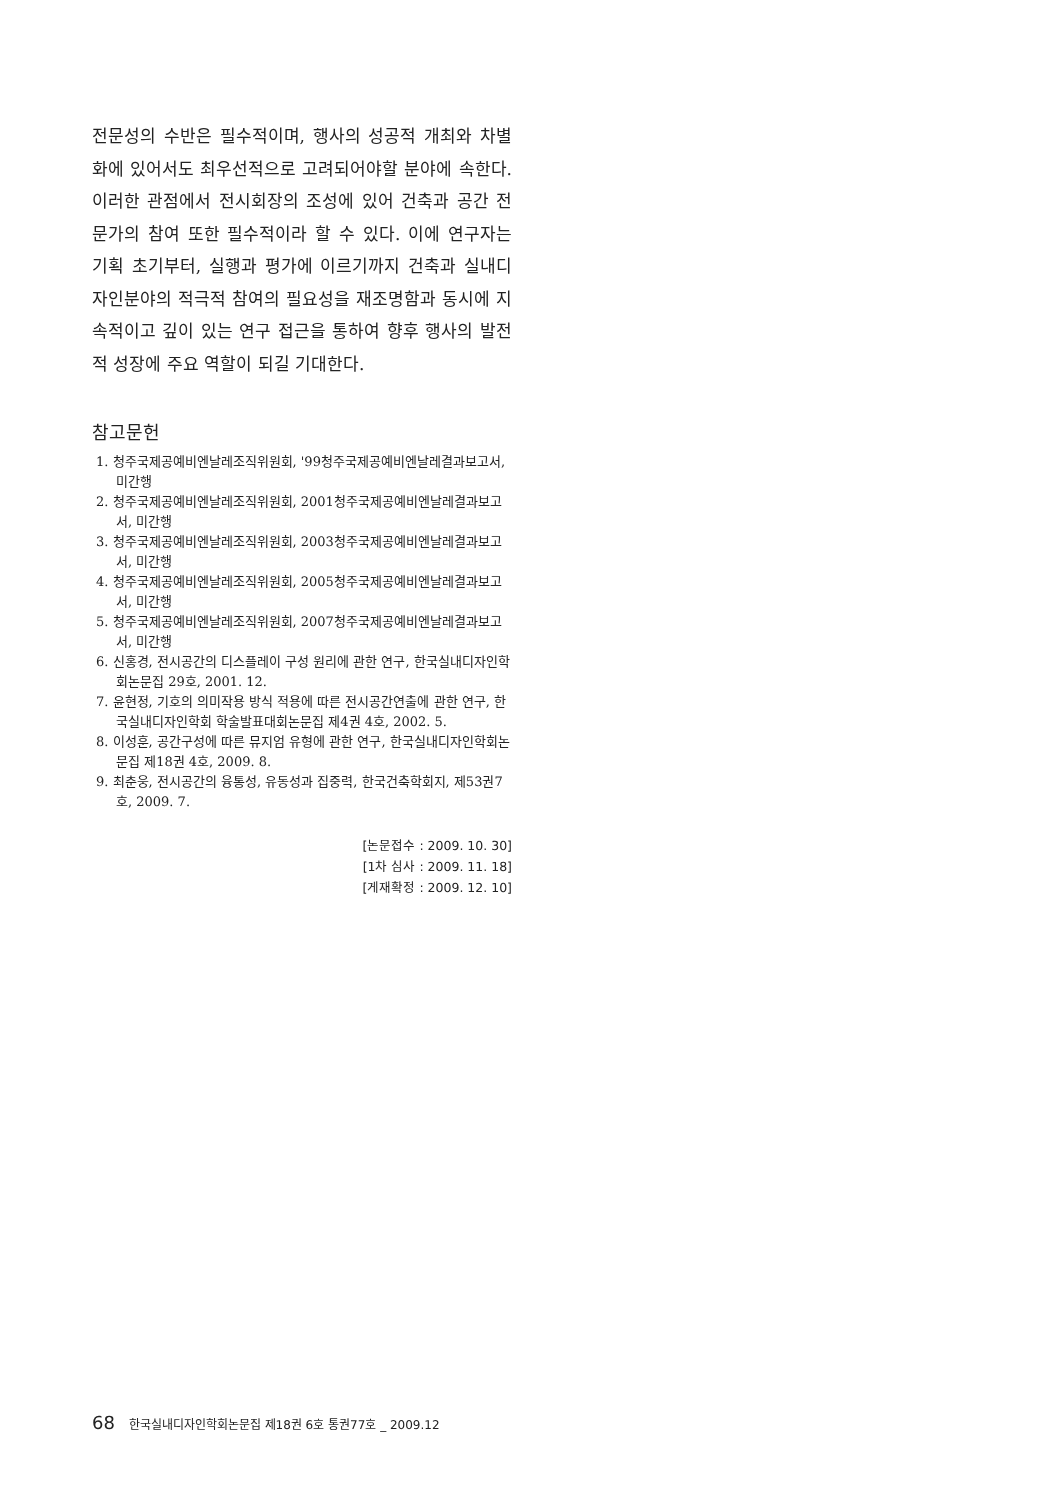전문성의 수반은 필수적이며, 행사의 성공적 개최와 차별화에 있어서도 최우선적으로 고려되어야할 분야에 속한다. 이러한 관점에서 전시회장의 조성에 있어 건축과 공간 전문가의 참여 또한 필수적이라 할 수 있다. 이에 연구자는 기획 초기부터, 실행과 평가에 이르기까지 건축과 실내디자인분야의 적극적 참여의 필요성을 재조명함과 동시에 지속적이고 깊이 있는 연구 접근을 통하여 향후 행사의 발전적 성장에 주요 역할이 되길 기대한다.
참고문헌
1. 청주국제공예비엔날레조직위원회, '99청주국제공예비엔날레결과보고서, 미간행
2. 청주국제공예비엔날레조직위원회, 2001청주국제공예비엔날레결과보고서, 미간행
3. 청주국제공예비엔날레조직위원회, 2003청주국제공예비엔날레결과보고서, 미간행
4. 청주국제공예비엔날레조직위원회, 2005청주국제공예비엔날레결과보고서, 미간행
5. 청주국제공예비엔날레조직위원회, 2007청주국제공예비엔날레결과보고서, 미간행
6. 신홍경, 전시공간의 디스플레이 구성 원리에 관한 연구, 한국실내디자인학회논문집 29호, 2001. 12.
7. 윤현정, 기호의 의미작용 방식 적용에 따른 전시공간연출에 관한 연구, 한국실내디자인학회 학술발표대회논문집 제4권 4호, 2002. 5.
8. 이성훈, 공간구성에 따른 뮤지엄 유형에 관한 연구, 한국실내디자인학회논문집 제18권 4호, 2009. 8.
9. 최춘웅, 전시공간의 융통성, 유동성과 집중력, 한국건축학회지, 제53권7호, 2009. 7.
[논문접수 : 2009. 10. 30]
[1차 심사 : 2009. 11. 18]
[게재확정 : 2009. 12. 10]
68 한국실내디자인학회논문집 제18권 6호 통권77호 _ 2009.12